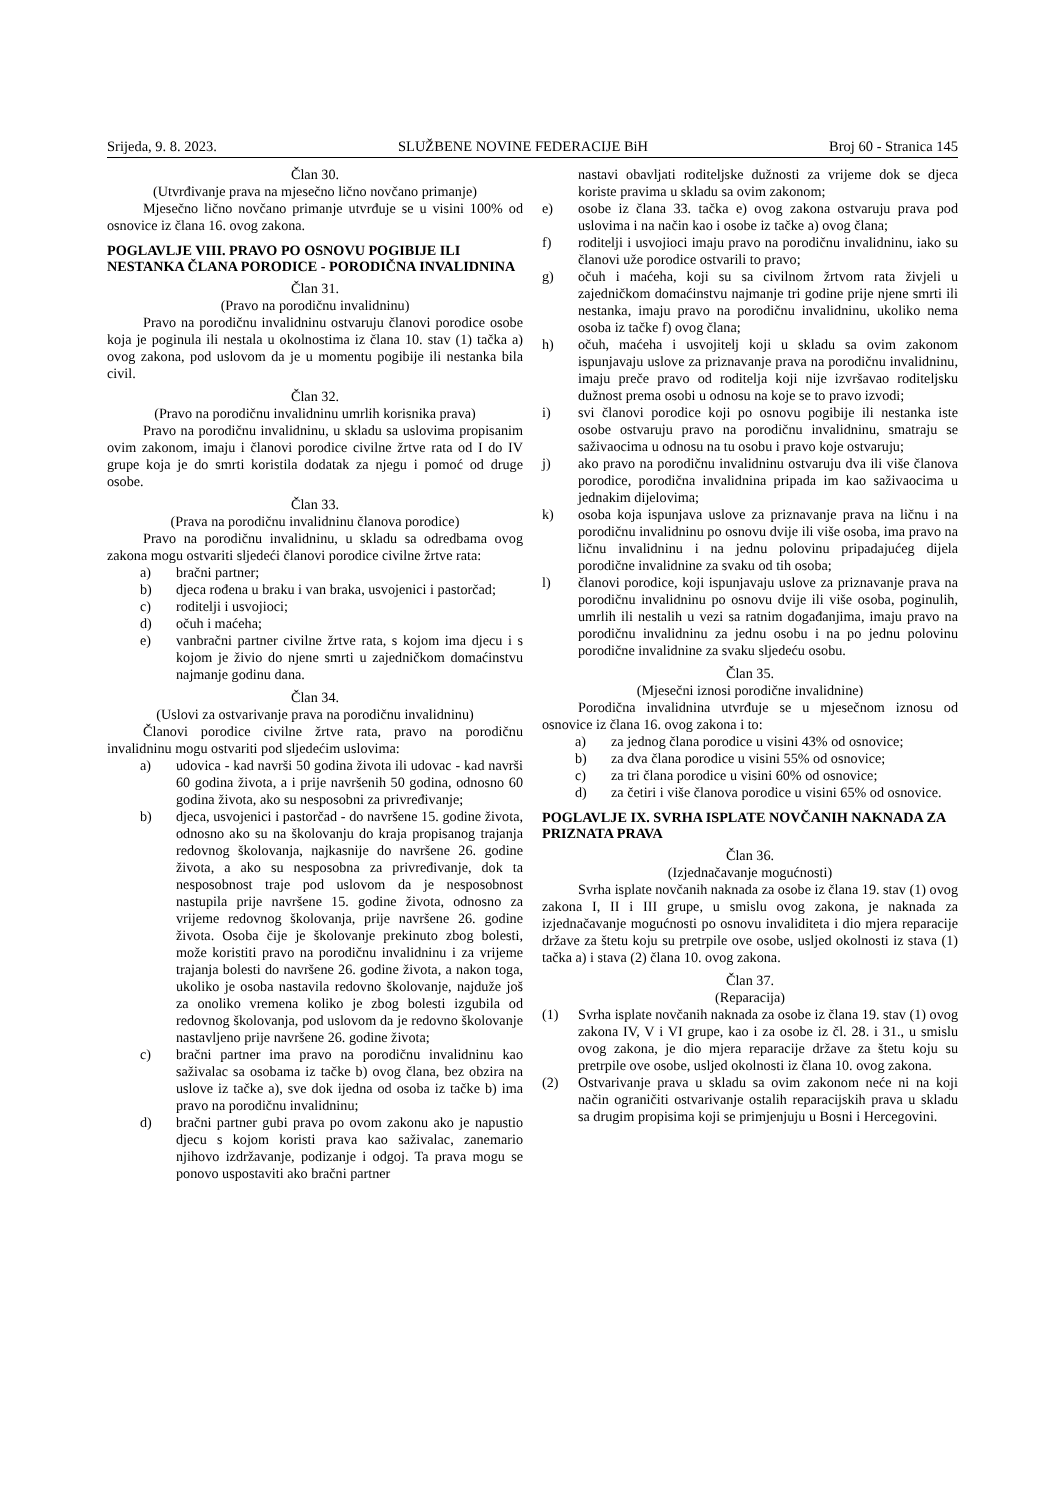Srijeda, 9. 8. 2023. SLUŽBENE NOVINE FEDERACIJE BiH Broj 60 - Stranica 145
Član 30.
(Utvrđivanje prava na mjesečno lično novčano primanje)
Mjesečno lično novčano primanje utvrđuje se u visini 100% od osnovice iz člana 16. ovog zakona.
POGLAVLJE VIII. PRAVO PO OSNOVU POGIBIJE ILI NESTANKA ČLANA PORODICE - PORODIČNA INVALIDNINA
Član 31.
(Pravo na porodičnu invalidninu)
Pravo na porodičnu invalidninu ostvaruju članovi porodice osobe koja je poginula ili nestala u okolnostima iz člana 10. stav (1) tačka a) ovog zakona, pod uslovom da je u momentu pogibije ili nestanka bila civil.
Član 32.
(Pravo na porodičnu invalidninu umrlih korisnika prava)
Pravo na porodičnu invalidninu, u skladu sa uslovima propisanim ovim zakonom, imaju i članovi porodice civilne žrtve rata od I do IV grupe koja je do smrti koristila dodatak za njegu i pomoć od druge osobe.
Član 33.
(Prava na porodičnu invalidninu članova porodice)
Pravo na porodičnu invalidninu, u skladu sa odredbama ovog zakona mogu ostvariti sljedeći članovi porodice civilne žrtve rata:
a) bračni partner;
b) djeca rođena u braku i van braka, usvojenici i pastorčad;
c) roditelji i usvojioci;
d) očuh i maćeha;
e) vanbračni partner civilne žrtve rata, s kojom ima djecu i s kojom je živio do njene smrti u zajedničkom domaćinstvu najmanje godinu dana.
Član 34.
(Uslovi za ostvarivanje prava na porodičnu invalidninu)
Članovi porodice civilne žrtve rata, pravo na porodičnu invalidninu mogu ostvariti pod sljedećim uslovima:
a) udovica - kad navrši 50 godina života ili udovac - kad navrši 60 godina života, a i prije navršenih 50 godina, odnosno 60 godina života, ako su nesposobni za privređivanje;
b) djeca, usvojenici i pastorčad - do navršene 15. godine života, odnosno ako su na školovanju do kraja propisanog trajanja redovnog školovanja, najkasnije do navršene 26. godine života, a ako su nesposobna za privređivanje, dok ta nesposobnost traje pod uslovom da je nesposobnost nastupila prije navršene 15. godine života, odnosno za vrijeme redovnog školovanja, prije navršene 26. godine života. Osoba čije je školovanje prekinuto zbog bolesti, može koristiti pravo na porodičnu invalidninu i za vrijeme trajanja bolesti do navršene 26. godine života, a nakon toga, ukoliko je osoba nastavila redovno školovanje, najduže još za onoliko vremena koliko je zbog bolesti izgubila od redovnog školovanja, pod uslovom da je redovno školovanje nastavljeno prije navršene 26. godine života;
c) bračni partner ima pravo na porodičnu invalidninu kao saživalac sa osobama iz tačke b) ovog člana, bez obzira na uslove iz tačke a), sve dok ijedna od osoba iz tačke b) ima pravo na porodičnu invalidninu;
d) bračni partner gubi prava po ovom zakonu ako je napustio djecu s kojom koristi prava kao saživalac, zanemario njihovo izdržavanje, podizanje i odgoj. Ta prava mogu se ponovo uspostaviti ako bračni partner
nastavi obavljati roditeljske dužnosti za vrijeme dok se djeca koriste pravima u skladu sa ovim zakonom;
e) osobe iz člana 33. tačka e) ovog zakona ostvaruju prava pod uslovima i na način kao i osobe iz tačke a) ovog člana;
f) roditelji i usvojioci imaju pravo na porodičnu invalidninu, iako su članovi uže porodice ostvarili to pravo;
g) očuh i maćeha, koji su sa civilnom žrtvom rata živjeli u zajedničkom domaćinstvu najmanje tri godine prije njene smrti ili nestanka, imaju pravo na porodičnu invalidninu, ukoliko nema osoba iz tačke f) ovog člana;
h) očuh, maćeha i usvojitelj koji u skladu sa ovim zakonom ispunjavaju uslove za priznavanje prava na porodičnu invalidninu, imaju preče pravo od roditelja koji nije izvršavao roditeljsku dužnost prema osobi u odnosu na koje se to pravo izvodi;
i) svi članovi porodice koji po osnovu pogibije ili nestanka iste osobe ostvaruju pravo na porodičnu invalidninu, smatraju se saživaocima u odnosu na tu osobu i pravo koje ostvaruju;
j) ako pravo na porodičnu invalidninu ostvaruju dva ili više članova porodice, porodična invalidnina pripada im kao saživaocima u jednakim dijelovima;
k) osoba koja ispunjava uslove za priznavanje prava na ličnu i na porodičnu invalidninu po osnovu dvije ili više osoba, ima pravo na ličnu invalidninu i na jednu polovinu pripadajućeg dijela porodične invalidnine za svaku od tih osoba;
l) članovi porodice, koji ispunjavaju uslove za priznavanje prava na porodičnu invalidninu po osnovu dvije ili više osoba, poginulih, umrlih ili nestalih u vezi sa ratnim događanjima, imaju pravo na porodičnu invalidninu za jednu osobu i na po jednu polovinu porodične invalidnine za svaku sljedeću osobu.
Član 35.
(Mjesečni iznosi porodične invalidnine)
Porodična invalidnina utvrđuje se u mjesečnom iznosu od osnovice iz člana 16. ovog zakona i to:
a) za jednog člana porodice u visini 43% od osnovice;
b) za dva člana porodice u visini 55% od osnovice;
c) za tri člana porodice u visini 60% od osnovice;
d) za četiri i više članova porodice u visini 65% od osnovice.
POGLAVLJE IX. SVRHA ISPLATE NOVČANIH NAKNADA ZA PRIZNATA PRAVA
Član 36.
(Izjednačavanje mogućnosti)
Svrha isplate novčanih naknada za osobe iz člana 19. stav (1) ovog zakona I, II i III grupe, u smislu ovog zakona, je naknada za izjednačavanje mogućnosti po osnovu invaliditeta i dio mjera reparacije države za štetu koju su pretrpile ove osobe, usljed okolnosti iz stava (1) tačka a) i stava (2) člana 10. ovog zakona.
Član 37.
(Reparacija)
(1) Svrha isplate novčanih naknada za osobe iz člana 19. stav (1) ovog zakona IV, V i VI grupe, kao i za osobe iz čl. 28. i 31., u smislu ovog zakona, je dio mjera reparacije države za štetu koju su pretrpile ove osobe, usljed okolnosti iz člana 10. ovog zakona.
(2) Ostvarivanje prava u skladu sa ovim zakonom neće ni na koji način ograničiti ostvarivanje ostalih reparacijskih prava u skladu sa drugim propisima koji se primjenjuju u Bosni i Hercegovini.